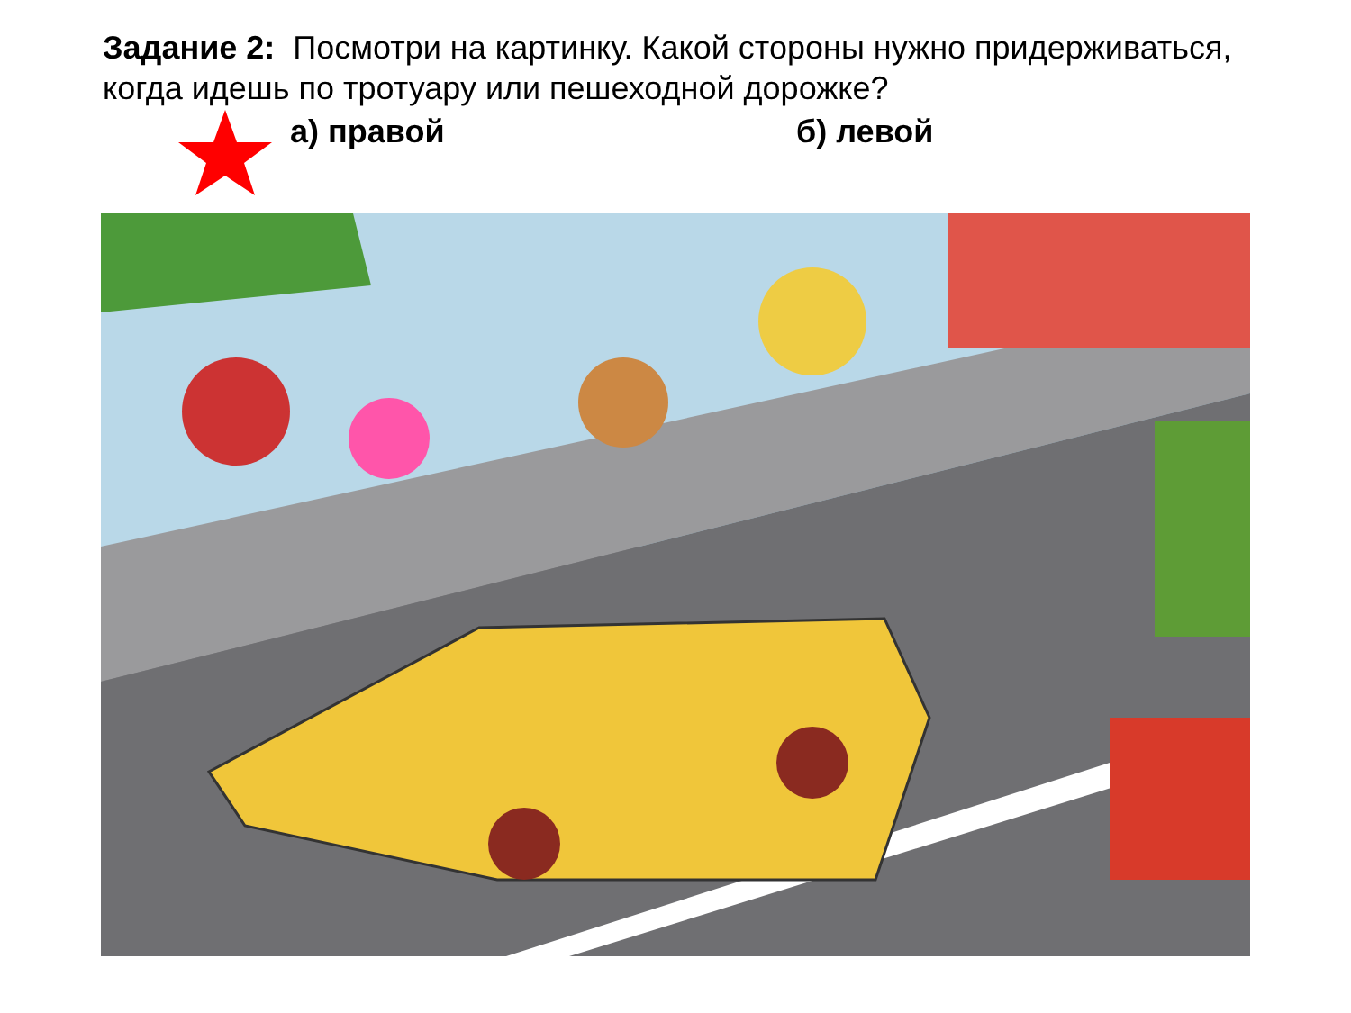Задание 2: Посмотри на картинку. Какой стороны нужно придерживаться, когда идешь по тротуару или пешеходной дорожке?
а) правой б) левой